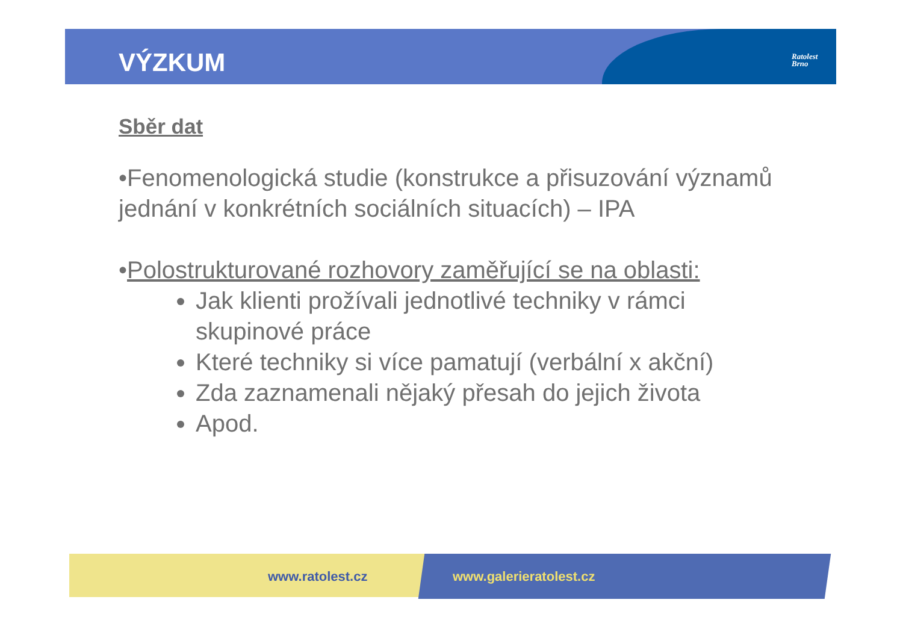VÝZKUM
Ratolest
Brno
Sběr dat
•Fenomenologická studie (konstrukce a přisuzování významů jednání v konkrétních sociálních situacích) – IPA
•Polostrukturované rozhovory zaměřující se na oblasti:
Jak klienti prožívali jednotlivé techniky v rámci skupinové práce
Které techniky si více pamatují (verbální x akční)
Zda zaznamenali nějaký přesah do jejich života
Apod.
www.ratolest.cz www.galerieratolest.cz